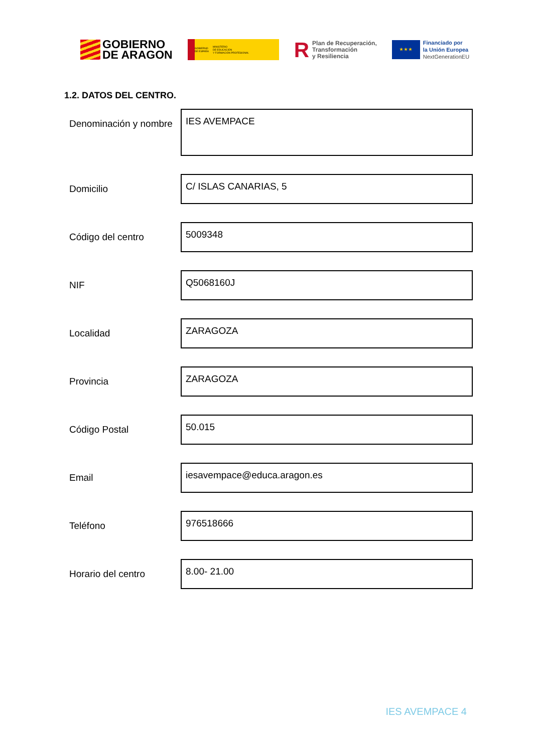GOBIERNO
DE ARAGON
GOBIERNO
DE ESPAÑA MINISTERIO
DE EDUCACIÓN
Y FORMACIÓN PROFESIONAL
R Plan de Recuperación,
Transformación
y Resiliencia
★ ★ ★
Financiado por
la Unión Europea
NextGenerationEU
1.2. DATOS DEL CENTRO.
| Denominación y nombre | IES AVEMPACE |
| Domicilio | C/ ISLAS CANARIAS, 5 |
| Código del centro | 5009348 |
| NIF | Q5068160J |
| Localidad | ZARAGOZA |
| Provincia | ZARAGOZA |
| Código Postal | 50.015 |
| Email | iesavempace@educa.aragon.es |
| Teléfono | 976518666 |
| Horario del centro | 8.00- 21.00 |
IES AVEMPACE 4